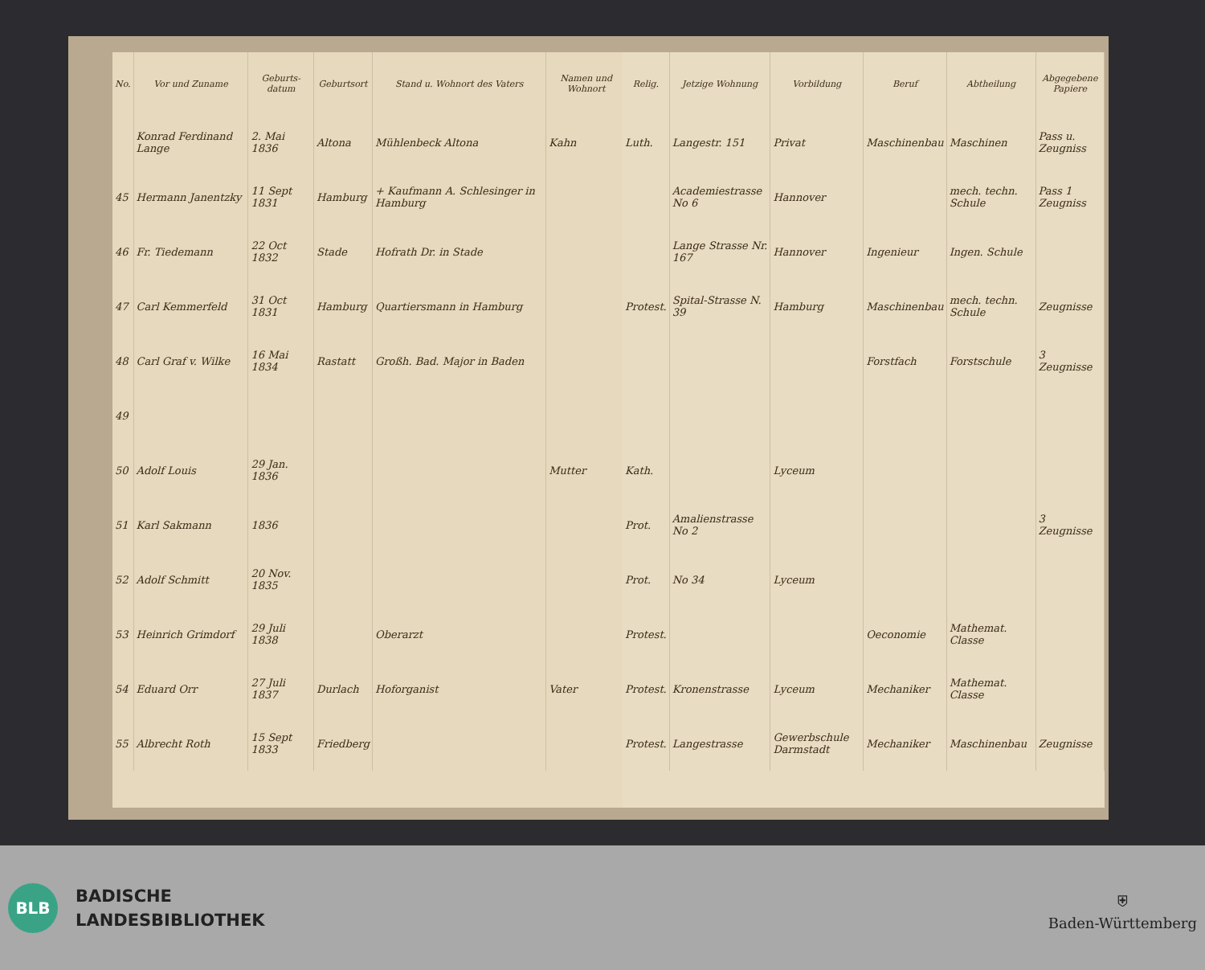| No. | Vor und Zuname | Geburts­datum | Geburtsort | Stand u. Wohnort des Vaters | Namen und Wohnort |
| --- | --- | --- | --- | --- | --- |
| | Konrad Ferdinand Lange | 2. Mai 1836 | Altona | Mühlenbeck Altona | Kahn |
| 45 | Hermann Janentzky | 11 Sept 1831 | Hamburg | + Kaufmann A. Schlesinger in Hamburg | |
| 46 | Fr. Tiedemann | 22 Oct 1832 | Stade | Hofrath Dr. in Stade | |
| 47 | Carl Kemmerfeld | 31 Oct 1831 | Hamburg | Quartiersmann in Hamburg | |
| 48 | Carl Graf v. Wilke | 16 Mai 1834 | Rastatt | Großh. Bad. Major in Baden | |
| 49 | | | | | |
| 50 | Adolf Louis | 29 Jan. 1836 | | | Mutter |
| 51 | Karl Sakmann | 1836 | | | |
| 52 | Adolf Schmitt | 20 Nov. 1835 | | | |
| 53 | Heinrich Grimdorf | 29 Juli 1838 | | Oberarzt | |
| 54 | Eduard Orr | 27 Juli 1837 | Durlach | Hoforganist | Vater |
| 55 | Albrecht Roth | 15 Sept 1833 | Friedberg | | |
| Relig. | Jetzige Wohnung | Vorbildung | Beruf | Abtheilung | Abgegebene Papiere |
| --- | --- | --- | --- | --- | --- |
| Luth. | Langestr. 151 | Privat | Maschinenbau | Maschinen | Pass u. Zeugniss |
| | Academiestrasse No 6 | Hannover | | mech. techn. Schule | Pass 1 Zeugniss |
| | Lange Strasse Nr. 167 | Hannover | Ingenieur | Ingen. Schule | |
| Protest. | Spital-Strasse N. 39 | Hamburg | Maschinenbau | mech. techn. Schule | Zeugnisse |
| | | | Forstfach | Forstschule | 3 Zeugnisse |
| Kath. | | Lyceum | | | |
| Prot. | Amalienstrasse No 2 | | | | 3 Zeugnisse |
| Prot. | No 34 | Lyceum | | | |
| Protest. | | | Oeconomie | Mathemat. Classe | |
| Protest. | Kronenstrasse | Lyceum | Mechaniker | Mathemat. Classe | |
| Protest. | Langestrasse | Gewerbschule Darmstadt | Mechaniker | Maschinenbau | Zeugnisse |
BLB
BADISCHE
LANDESBIBLIOTHEK
⛨
Baden-Württemberg